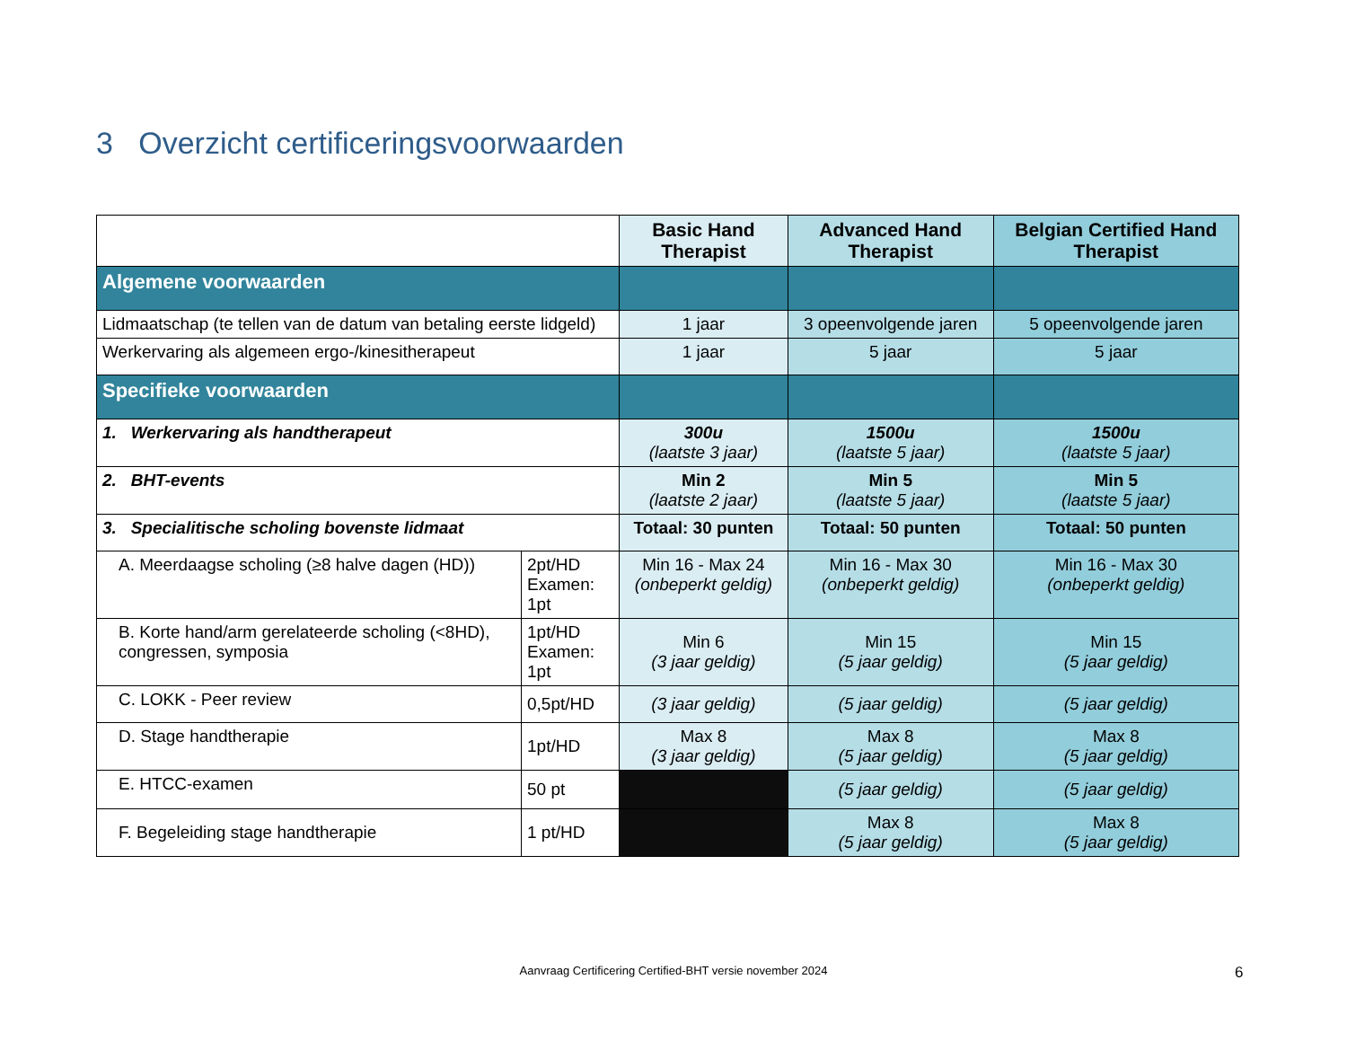3 Overzicht certificeringsvoorwaarden
| | | Basic Hand Therapist | Advanced Hand Therapist | Belgian Certified Hand Therapist |
| --- | --- | --- | --- | --- |
| Algemene voorwaarden | | | | |
| Lidmaatschap (te tellen van de datum van betaling eerste lidgeld) | | 1 jaar | 3 opeenvolgende jaren | 5 opeenvolgende jaren |
| Werkervaring als algemeen ergo-/kinesitherapeut | | 1 jaar | 5 jaar | 5 jaar |
| Specifieke voorwaarden | | | | |
| 1. Werkervaring als handtherapeut | | 300u (laatste 3 jaar) | 1500u (laatste 5 jaar) | 1500u (laatste 5 jaar) |
| 2. BHT-events | | Min 2 (laatste 2 jaar) | Min 5 (laatste 5 jaar) | Min 5 (laatste 5 jaar) |
| 3. Specialitische scholing bovenste lidmaat | | Totaal: 30 punten | Totaal: 50 punten | Totaal: 50 punten |
| A. Meerdaagse scholing (≥8 halve dagen (HD)) | 2pt/HD Examen: 1pt | Min 16 - Max 24 (onbeperkt geldig) | Min 16 - Max 30 (onbeperkt geldig) | Min 16 - Max 30 (onbeperkt geldig) |
| B. Korte hand/arm gerelateerde scholing (<8HD), congressen, symposia | 1pt/HD Examen: 1pt | Min 6 (3 jaar geldig) | Min 15 (5 jaar geldig) | Min 15 (5 jaar geldig) |
| C. LOKK - Peer review | 0,5pt/HD | (3 jaar geldig) | (5 jaar geldig) | (5 jaar geldig) |
| D. Stage handtherapie | 1pt/HD | Max 8 (3 jaar geldig) | Max 8 (5 jaar geldig) | Max 8 (5 jaar geldig) |
| E. HTCC-examen | 50 pt | | (5 jaar geldig) | (5 jaar geldig) |
| F. Begeleiding stage handtherapie | 1 pt/HD | | Max 8 (5 jaar geldig) | Max 8 (5 jaar geldig) |
Aanvraag Certificering Certified-BHT versie november 2024 6